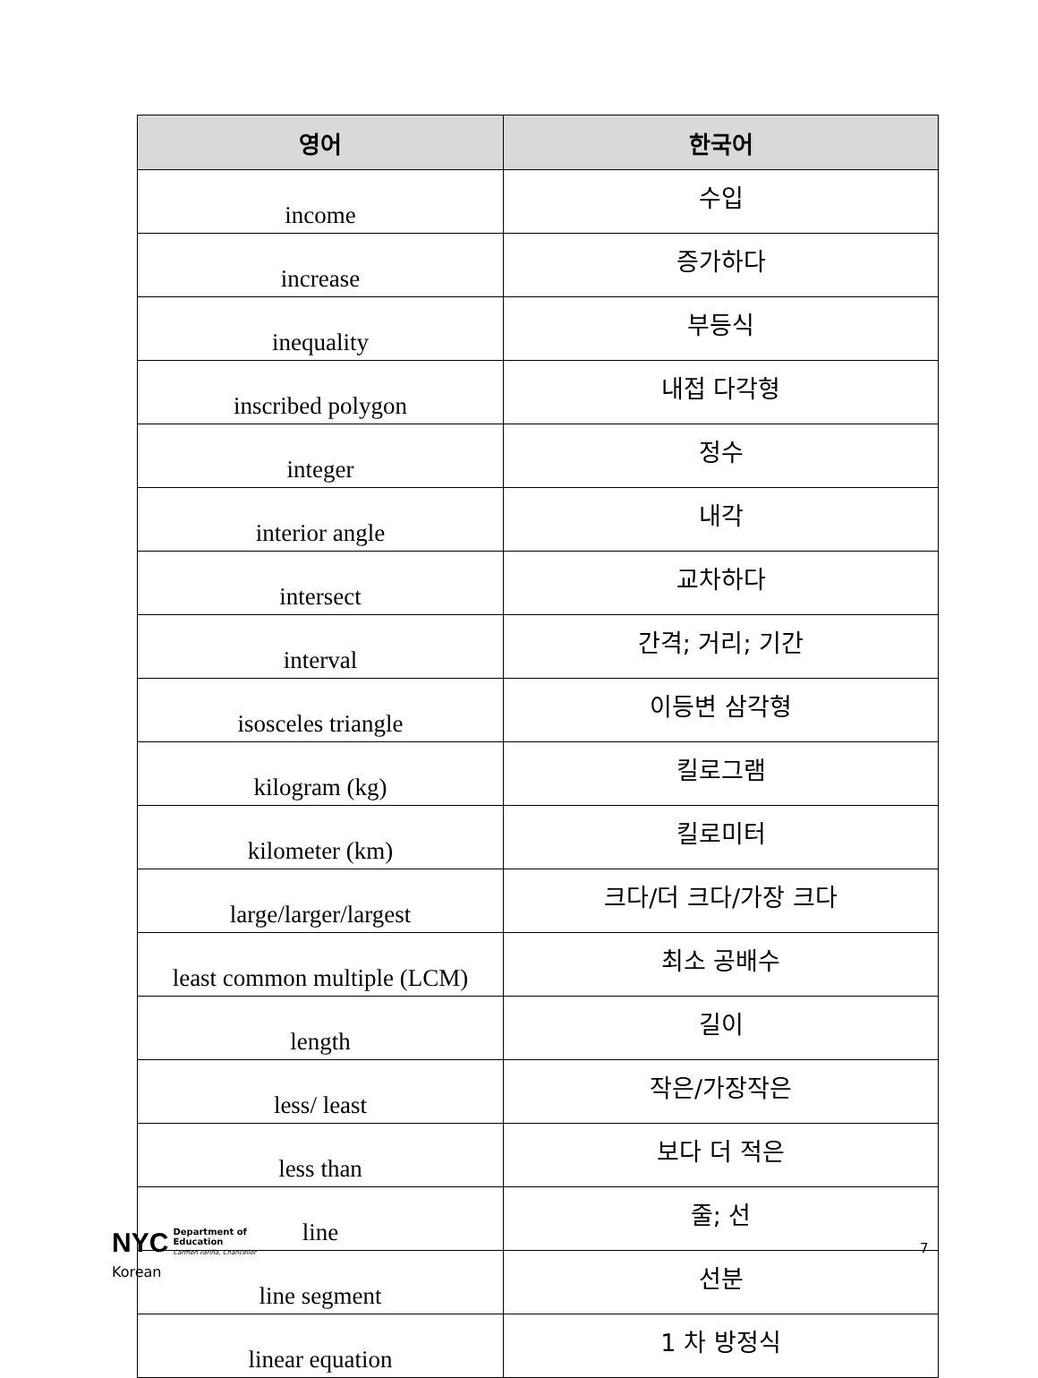| 영어 | 한국어 |
| --- | --- |
| income | 수입 |
| increase | 증가하다 |
| inequality | 부등식 |
| inscribed polygon | 내접 다각형 |
| integer | 정수 |
| interior angle | 내각 |
| intersect | 교차하다 |
| interval | 간격; 거리; 기간 |
| isosceles triangle | 이등변 삼각형 |
| kilogram (kg) | 킬로그램 |
| kilometer (km) | 킬로미터 |
| large/larger/largest | 크다/더 크다/가장 크다 |
| least common multiple (LCM) | 최소 공배수 |
| length | 길이 |
| less/ least | 작은/가장작은 |
| less than | 보다 더 적은 |
| line | 줄; 선 |
| line segment | 선분 |
| linear equation | 1 차 방정식 |
NYC Department of
Education
Carmen Fariña, Chancellor
Korean
7